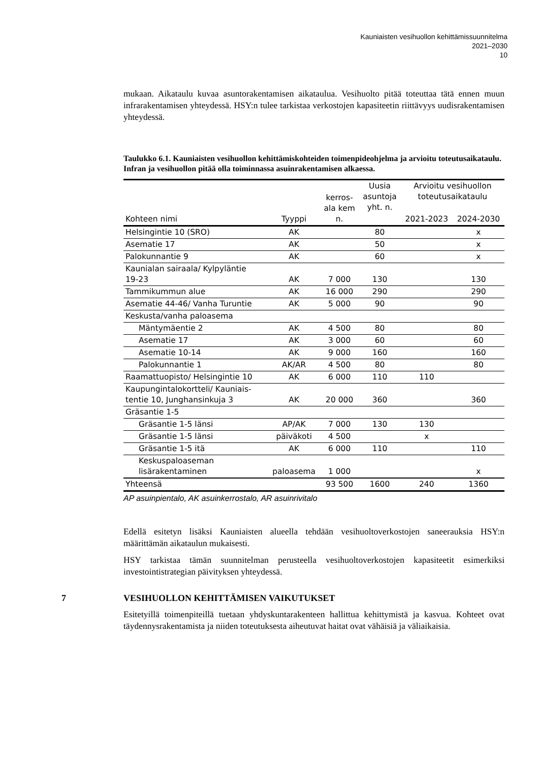Kauniaisten vesihuollon kehittämissuunnitelma
2021–2030
10
mukaan. Aikataulu kuvaa asuntorakentamisen aikataulua. Vesihuolto pitää toteuttaa tätä ennen muun infrarakentamisen yhteydessä. HSY:n tulee tarkistaa verkostojen kapasiteetin riittävyys uudisrakentamisen yhteydessä.
Taulukko 6.1. Kauniaisten vesihuollon kehittämiskohteiden toimenpideohjelma ja arvioitu toteutusaikataulu. Infran ja vesihuollon pitää olla toiminnassa asuinrakentamisen alkaessa.
| Kohteen nimi | Tyyppi | kerros- ala kem n. | Uusia asuntoja yht. n. | Arvioitu vesihuollon toteutusaikataulu | |
| --- | --- | --- | --- | --- | --- |
| | | | | 2021-2023 | 2024-2030 |
| Helsingintie 10 (SRO) | AK | | 80 | | x |
| Asematie 17 | AK | | 50 | | x |
| Palokunnantie 9 | AK | | 60 | | x |
| Kaunialan sairaala/ Kylpyläntie 19-23 | AK | 7 000 | 130 | | 130 |
| Tammikummun alue | AK | 16 000 | 290 | | 290 |
| Asematie 44-46/ Vanha Turuntie | AK | 5 000 | 90 | | 90 |
| Keskusta/vanha paloasema | | | | | |
| Mäntymäentie 2 | AK | 4 500 | 80 | | 80 |
| Asematie 17 | AK | 3 000 | 60 | | 60 |
| Asematie 10-14 | AK | 9 000 | 160 | | 160 |
| Palokunnantie 1 | AK/AR | 4 500 | 80 | | 80 |
| Raamattuopisto/ Helsingintie 10 | AK | 6 000 | 110 | 110 | |
| Kaupungintalokortteli/ Kauniais- tentie 10, Junghansinkuja 3 | AK | 20 000 | 360 | | 360 |
| Gräsantie 1-5 | | | | | |
| Gräsantie 1-5 länsi | AP/AK | 7 000 | 130 | 130 | |
| Gräsantie 1-5 länsi | päiväkoti | 4 500 | | x | |
| Gräsantie 1-5 itä | AK | 6 000 | 110 | | 110 |
| Keskuspaloaseman lisärakentaminen | paloasema | 1 000 | | | x |
| Yhteensä | | 93 500 | 1600 | 240 | 1360 |
AP asuinpientalo, AK asuinkerrostalo, AR asuinrivitalo
Edellä esitetyn lisäksi Kauniaisten alueella tehdään vesihuoltoverkostojen saneerauksia HSY:n määrittämän aikataulun mukaisesti.
HSY tarkistaa tämän suunnitelman perusteella vesihuoltoverkostojen kapasiteetit esimerkiksi investointistrategian päivityksen yhteydessä.
7 VESIHUOLLON KEHITTÄMISEN VAIKUTUKSET
Esitetyillä toimenpiteillä tuetaan yhdyskuntarakenteen hallittua kehittymistä ja kasvua. Kohteet ovat täydennysrakentamista ja niiden toteutuksesta aiheutuvat haitat ovat vähäisiä ja väliaikaisia.